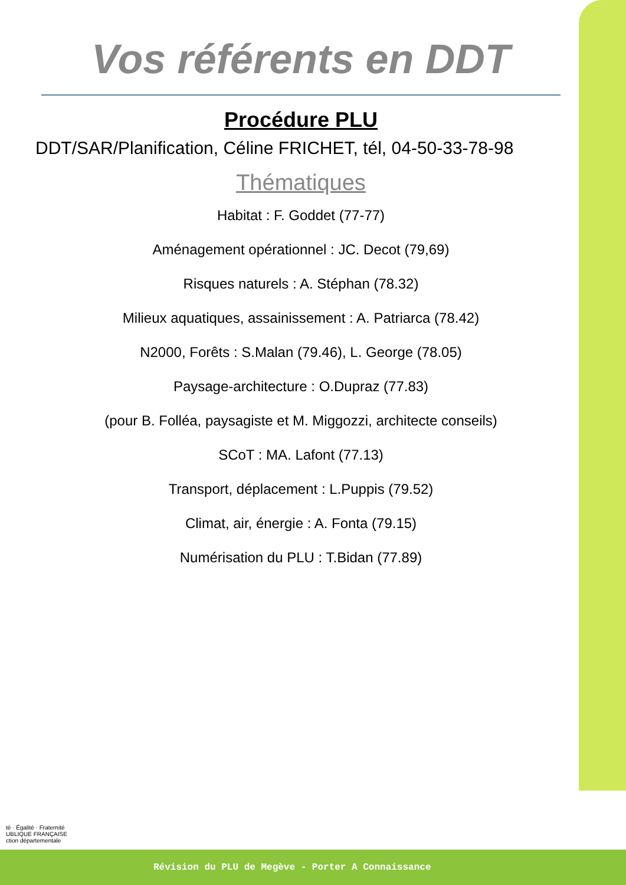Vos référents en DDT
Procédure PLU
DDT/SAR/Planification, Céline FRICHET, tél, 04-50-33-78-98
Thématiques
Habitat : F. Goddet (77-77)
Aménagement opérationnel : JC. Decot (79,69)
Risques naturels : A. Stéphan (78.32)
Milieux aquatiques, assainissement : A. Patriarca (78.42)
N2000, Forêts : S.Malan (79.46), L. George (78.05)
Paysage-architecture : O.Dupraz (77.83)
(pour B. Folléa, paysagiste et M. Miggozzi, architecte conseils)
SCoT : MA. Lafont (77.13)
Transport, déplacement : L.Puppis (79.52)
Climat, air, énergie : A. Fonta (79.15)
Numérisation du PLU : T.Bidan (77.89)
té · Égalité · Fraternité
UBLIQUE FRANÇAISE
ction départementale
Révision du PLU de Megève - Porter A Connaissance